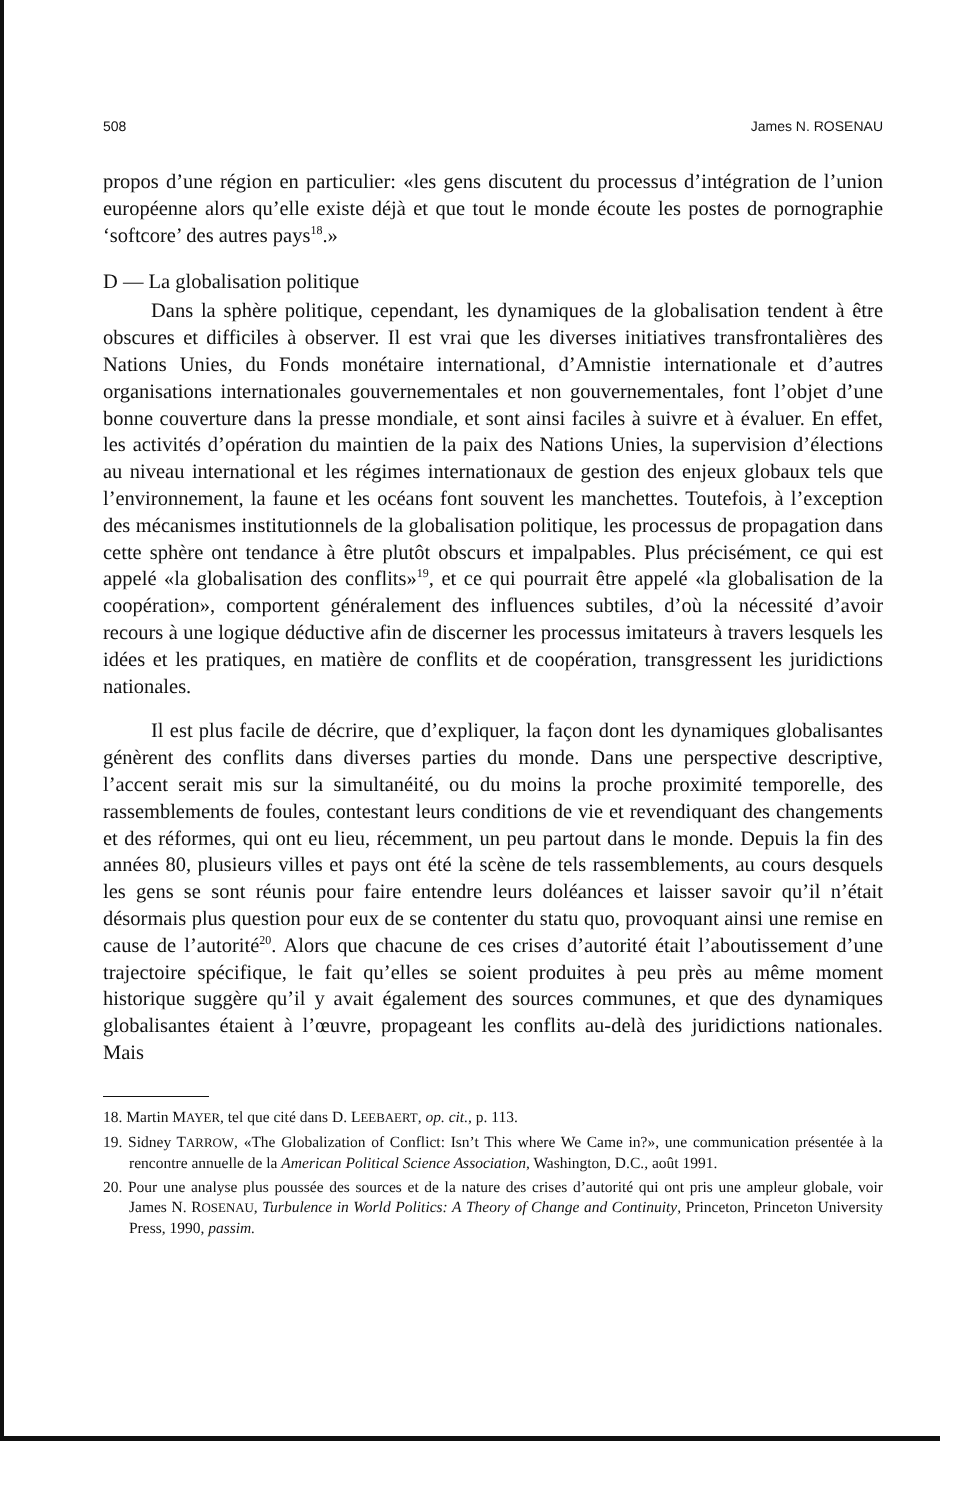508 James N. ROSENAU
propos d’une région en particulier: «les gens discutent du processus d’intégration de l’union européenne alors qu’elle existe déjà et que tout le monde écoute les postes de pornographie ‘softcore’ des autres pays<sup>18</sup>.»
D — La globalisation politique
Dans la sphère politique, cependant, les dynamiques de la globalisation tendent à être obscures et difficiles à observer. Il est vrai que les diverses initiatives transfrontalières des Nations Unies, du Fonds monétaire international, d’Amnistie internationale et d’autres organisations internationales gouvernementales et non gouvernementales, font l’objet d’une bonne couverture dans la presse mondiale, et sont ainsi faciles à suivre et à évaluer. En effet, les activités d’opération du maintien de la paix des Nations Unies, la supervision d’élections au niveau international et les régimes internationaux de gestion des enjeux globaux tels que l’environnement, la faune et les océans font souvent les manchettes. Toutefois, à l’exception des mécanismes institutionnels de la globalisation politique, les processus de propagation dans cette sphère ont tendance à être plutôt obscurs et impalpables. Plus précisément, ce qui est appelé «la globalisation des conflits»<sup>19</sup>, et ce qui pourrait être appelé «la globalisation de la coopération», comportent généralement des influences subtiles, d’où la nécessité d’avoir recours à une logique déductive afin de discerner les processus imitateurs à travers lesquels les idées et les pratiques, en matière de conflits et de coopération, transgressent les juridictions nationales.
Il est plus facile de décrire, que d’expliquer, la façon dont les dynamiques globalisantes génèrent des conflits dans diverses parties du monde. Dans une perspective descriptive, l’accent serait mis sur la simultanéité, ou du moins la proche proximité temporelle, des rassemblements de foules, contestant leurs conditions de vie et revendiquant des changements et des réformes, qui ont eu lieu, récemment, un peu partout dans le monde. Depuis la fin des années 80, plusieurs villes et pays ont été la scène de tels rassemblements, au cours desquels les gens se sont réunis pour faire entendre leurs doléances et laisser savoir qu’il n’était désormais plus question pour eux de se contenter du statu quo, provoquant ainsi une remise en cause de l’autorité<sup>20</sup>. Alors que chacune de ces crises d’autorité était l’aboutissement d’une trajectoire spécifique, le fait qu’elles se soient produites à peu près au même moment historique suggère qu’il y avait également des sources communes, et que des dynamiques globalisantes étaient à l’œuvre, propageant les conflits au-delà des juridictions nationales. Mais
18. Martin MAYER, tel que cité dans D. LEEBAERT, op. cit., p. 113.
19. Sidney TARROW, «The Globalization of Conflict: Isn’t This where We Came in?», une communication présentée à la rencontre annuelle de la American Political Science Association, Washington, D.C., août 1991.
20. Pour une analyse plus poussée des sources et de la nature des crises d’autorité qui ont pris une ampleur globale, voir James N. ROSENAU, Turbulence in World Politics: A Theory of Change and Continuity, Princeton, Princeton University Press, 1990, passim.